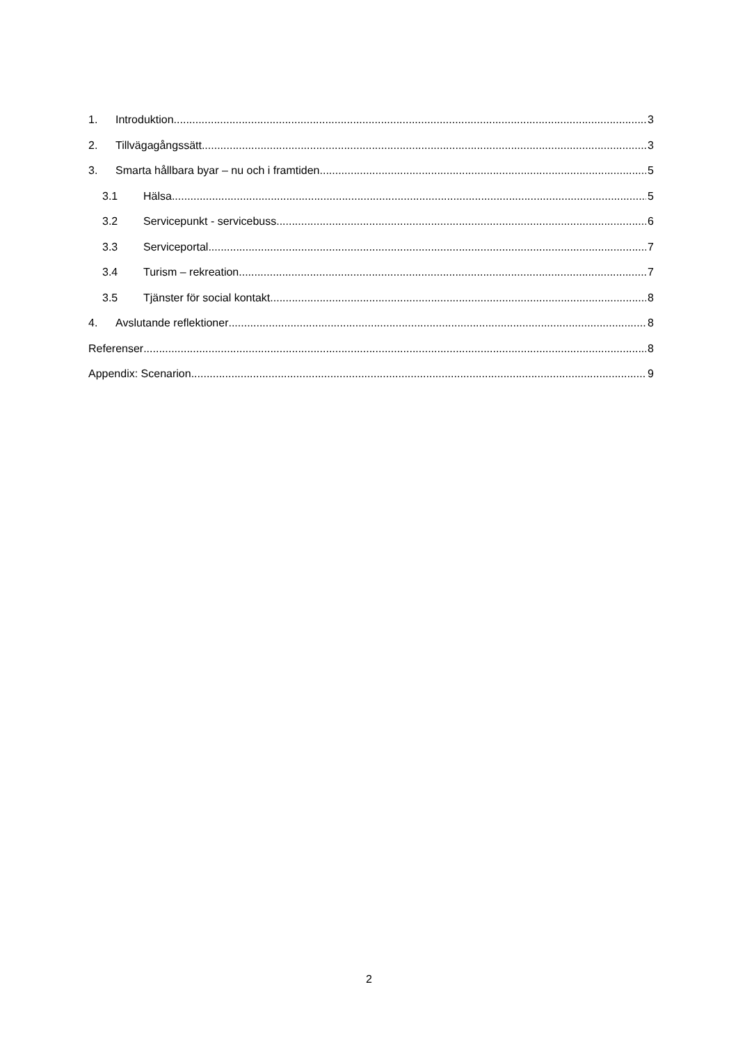1. Introduktion 3
2. Tillvägagångssätt 3
3. Smarta hållbara byar – nu och i framtiden 5
3.1 Hälsa 5
3.2 Servicepunkt - servicebuss 6
3.3 Serviceportal 7
3.4 Turism – rekreation 7
3.5 Tjänster för social kontakt 8
4. Avslutande reflektioner 8
Referenser 8
Appendix: Scenarion 9
2